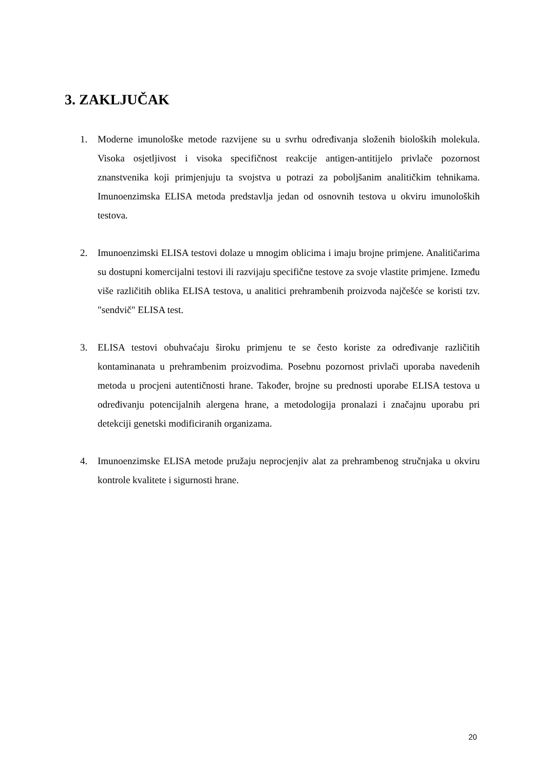3. ZAKLJUČAK
1. Moderne imunološke metode razvijene su u svrhu određivanja složenih bioloških molekula. Visoka osjetljivost i visoka specifičnost reakcije antigen-antitijelo privlače pozornost znanstvenika koji primjenjuju ta svojstva u potrazi za poboljšanim analitičkim tehnikama. Imunoenzimska ELISA metoda predstavlja jedan od osnovnih testova u okviru imunoloških testova.
2. Imunoenzimski ELISA testovi dolaze u mnogim oblicima i imaju brojne primjene. Analitičarima su dostupni komercijalni testovi ili razvijaju specifične testove za svoje vlastite primjene. Između više različitih oblika ELISA testova, u analitici prehrambenih proizvoda najčešće se koristi tzv. "sendvič" ELISA test.
3. ELISA testovi obuhvaćaju široku primjenu te se često koriste za određivanje različitih kontaminanata u prehrambenim proizvodima. Posebnu pozornost privlači uporaba navedenih metoda u procjeni autentičnosti hrane. Također, brojne su prednosti uporabe ELISA testova u određivanju potencijalnih alergena hrane, a metodologija pronalazi i značajnu uporabu pri detekciji genetski modificiranih organizama.
4. Imunoenzimske ELISA metode pružaju neprocjenjiv alat za prehrambenog stručnjaka u okviru kontrole kvalitete i sigurnosti hrane.
20